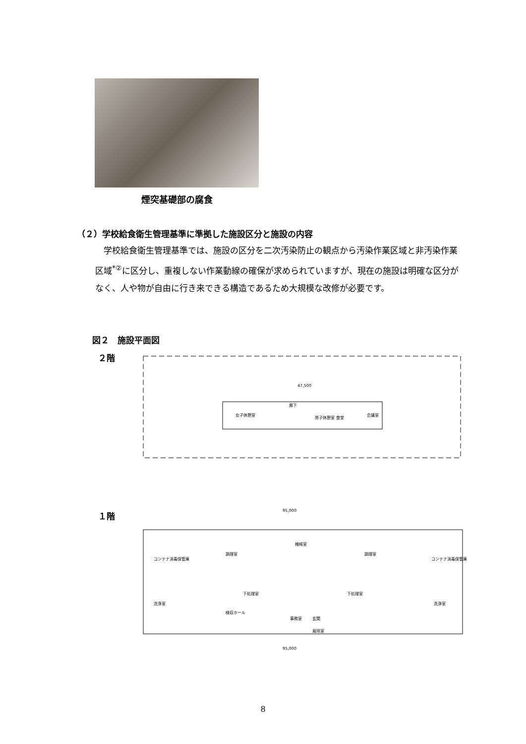煙突基礎部の腐食
（２）学校給食衛生管理基準に準拠した施設区分と施設の内容
学校給食衛生管理基準では、施設の区分を二次汚染防止の観点から汚染作業区域と非汚染作業区域<sup>*②</sup>に区分し、重複しない作業動線の確保が求められていますが、現在の施設は明確な区分がなく、人や物が自由に行き来できる構造であるため大規模な改修が必要です。
図２　施設平面図
２階
女子休憩室
廊下
男子休憩室
食堂
会議室
47,500
１階
95,000
コンテナ消毒保管庫
洗浄室
調理室
下処理室
機械室
事務室
玄関
風除室
調理室
下処理室
コンテナ消毒保管庫
洗浄室
検収ホール
95,000
8